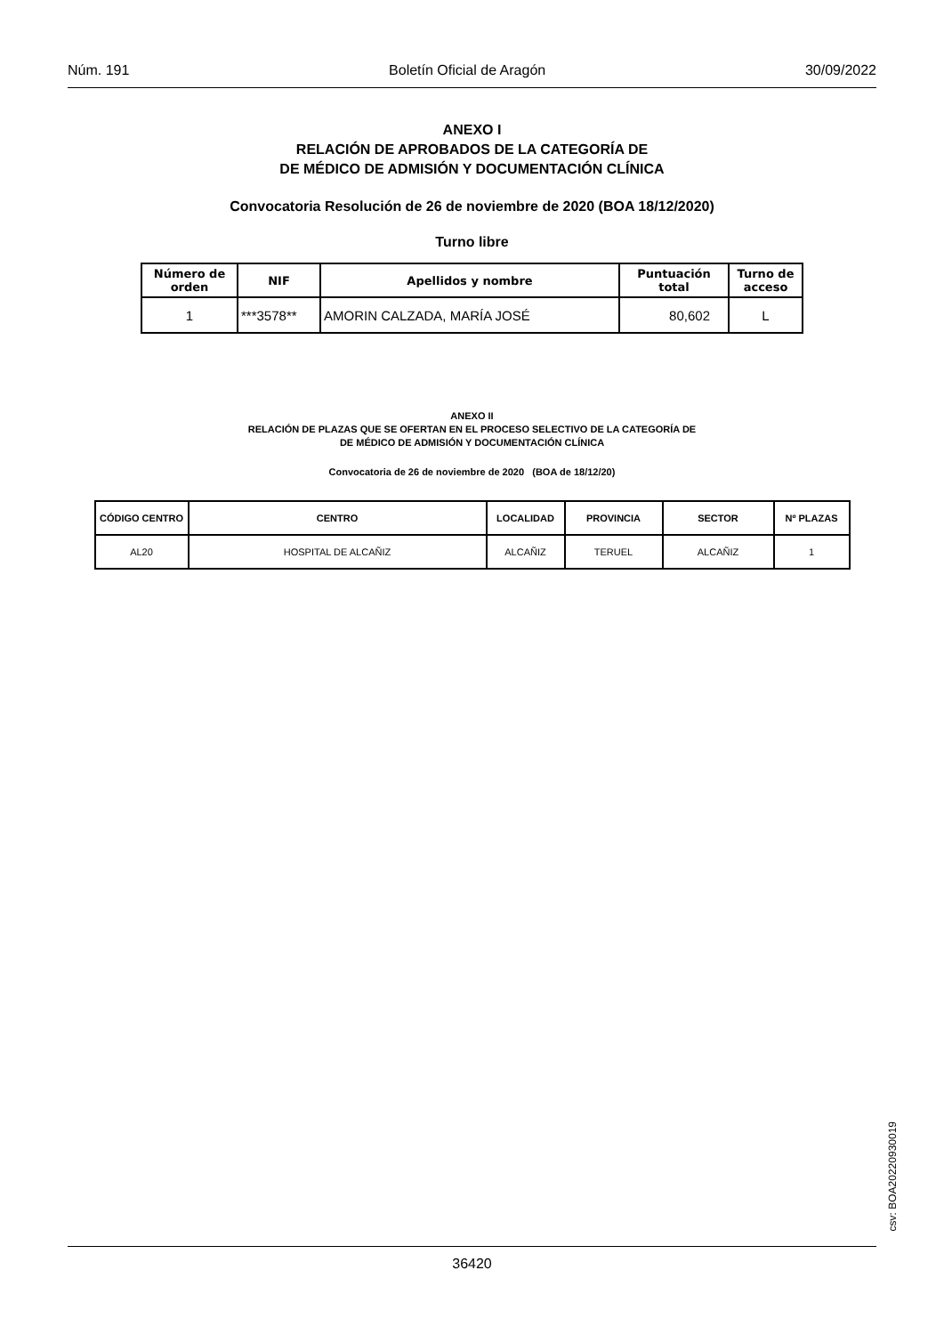Núm. 191 Boletín Oficial de Aragón 30/09/2022
ANEXO I
RELACIÓN DE APROBADOS DE LA CATEGORÍA DE
DE MÉDICO DE ADMISIÓN Y DOCUMENTACIÓN CLÍNICA
Convocatoria Resolución de 26 de noviembre de 2020 (BOA 18/12/2020)
Turno libre
| Número de orden | NIF | Apellidos y nombre | Puntuación total | Turno de acceso |
| --- | --- | --- | --- | --- |
| 1 | ***3578** | AMORIN CALZADA, MARÍA JOSÉ | 80,602 | L |
ANEXO II
RELACIÓN DE PLAZAS QUE SE OFERTAN EN EL PROCESO SELECTIVO DE LA CATEGORÍA DE
DE MÉDICO DE ADMISIÓN Y DOCUMENTACIÓN CLÍNICA
Convocatoria de 26 de noviembre de 2020 (BOA de 18/12/20)
| CÓDIGO CENTRO | CENTRO | LOCALIDAD | PROVINCIA | SECTOR | Nº PLAZAS |
| --- | --- | --- | --- | --- | --- |
| AL20 | HOSPITAL DE ALCAÑIZ | ALCAÑIZ | TERUEL | ALCAÑIZ | 1 |
csv: BOA20220930019
36420